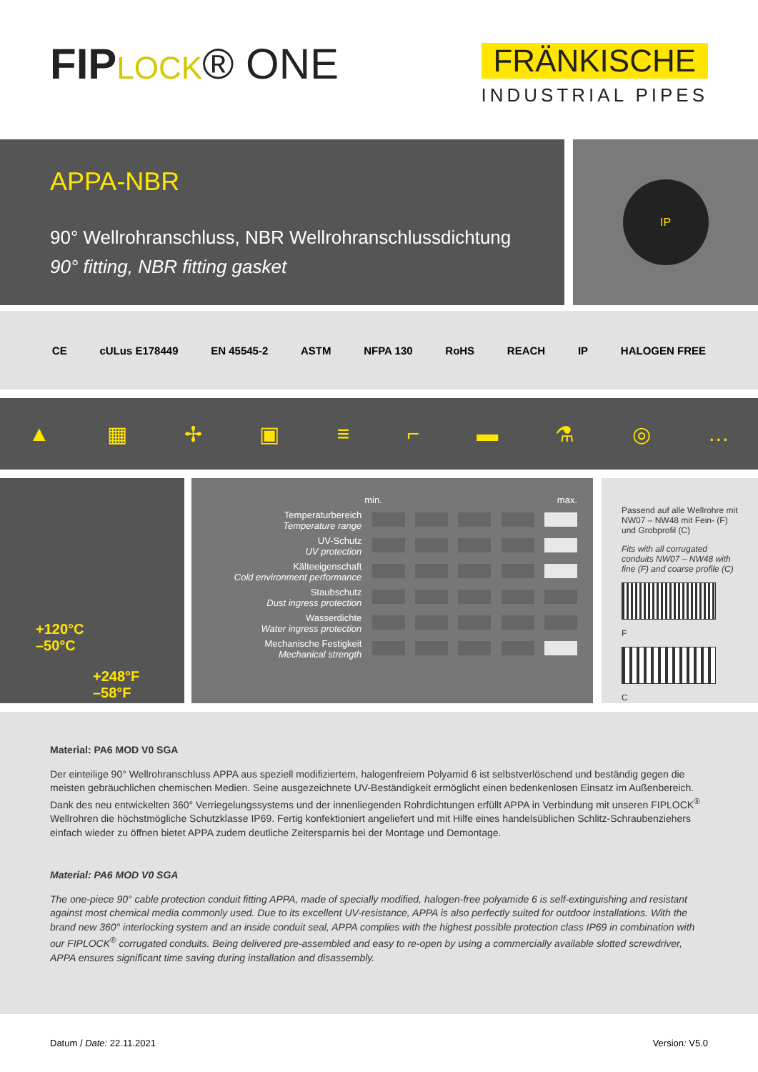FIP LOCK® ONE
FRÄNKISCHE
INDUSTRIAL PIPES
APPA-NBR
90° Wellrohranschluss, NBR Wellrohranschlussdichtung
90° fitting, NBR fitting gasket
IP
CE cULus E178449 EN 45545-2 ASTM NFPA 130 RoHS REACH IP HALOGEN FREE
▲ ▦ ✢ ▣ ≡ ⌐ ▬ ⚗ ◎ …
+120°C
–50°C
+248°F
–58°F
| | min. | | | | max. |
| Temperaturbereich Temperature range | | | | | |
| UV-Schutz UV protection | | | | | |
| Kälteeigenschaft Cold environment performance | | | | | |
| Staubschutz Dust ingress protection | | | | | |
| Wasserdichte Water ingress protection | | | | | |
| Mechanische Festigkeit Mechanical strength | | | | | |
Passend auf alle Wellrohre mit NW07 – NW48 mit Fein- (F) und Grobprofil (C)
Fits with all corrugated conduits NW07 – NW48 with fine (F) and coarse profile (C)
F
C
Material: PA6 MOD V0 SGA
Der einteilige 90° Wellrohranschluss APPA aus speziell modifiziertem, halogenfreiem Polyamid 6 ist selbstverlöschend und beständig gegen die meisten gebräuchlichen chemischen Medien. Seine ausgezeichnete UV-Beständigkeit ermöglicht einen bedenkenlosen Einsatz im Außenbereich. Dank des neu entwickelten 360° Verriegelungssystems und der innenliegenden Rohrdichtungen erfüllt APPA in Verbindung mit unseren FIPLOCK<sup>®</sup> Wellrohren die höchstmögliche Schutzklasse IP69. Fertig konfektioniert angeliefert und mit Hilfe eines handelsüblichen Schlitz-Schraubenziehers einfach wieder zu öffnen bietet APPA zudem deutliche Zeitersparnis bei der Montage und Demontage.
Material: PA6 MOD V0 SGA
The one-piece 90° cable protection conduit fitting APPA, made of specially modified, halogen-free polyamide 6 is self-extinguishing and resistant against most chemical media commonly used. Due to its excellent UV-resistance, APPA is also perfectly suited for outdoor installations. With the brand new 360° interlocking system and an inside conduit seal, APPA complies with the highest possible protection class IP69 in combination with our FIPLOCK<sup>®</sup> corrugated conduits. Being delivered pre-assembled and easy to re-open by using a commercially available slotted screwdriver, APPA ensures significant time saving during installation and disassembly.
Datum / Date: 22.11.2021 Version: V5.0